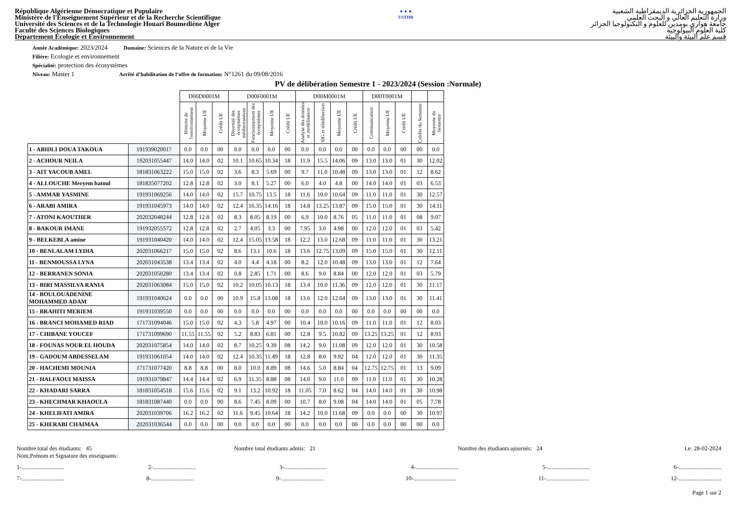République Algérienne Démocratique et Populaire
Ministère de l'Enseignement Supérieur et de la Recherche Scientifique
Université des Sciences et de la Technologie Houari Boumediène Alger
Faculté des Sciences Biologiques
Département Écologie et Environnement
▲▲▲
USTHB
الجمهورية الجزائرية الديمقراطية الشعبية
وزارة التعليم العالي و البحث العلمي
جامعة هواري بومدين للعلوم و التكنولوجيا الجزائر
كلية العلوم البيولوجية
قسم علم البيئة والبيئة
Année Académique: 2023/2024 Domaine: Sciences de la Nature et de la Vie
Filière: Ecologie et environnement
Spécialité: protection des écosystèmes
Niveau: Master 1 Arrêté d’habilitation de l’offre de formation: N°1261 du 09/08/2016
PV de délibération Semestre 1 - 2023/2024 (Session :Normale)
| | | D00D0001M | | | D00F0001M | | | | D00M0001M | | | | D00T0001M | | | | |
| --- | --- | --- | --- | --- | --- | --- | --- | --- | --- | --- | --- | --- | --- | --- | --- | --- | --- |
| | | Histoire de l'environnement | Moyenne UE | Crédit UE | Diversité des écosystèmes méditerranéens | Fonctionnement des écosystèmes | Moyenne UE | Crédit UE | Analyse des données et modélisation | SIG et télédétection | Moyenne UE | Crédit UE | Communication | Moyenne UE | Crédit UE | Crédits du Semestre | Moyenne du Semestre |
| 1 - ABIDLI DOUA TAKOUA | 191939020017 | 0.0 | 0.0 | 00 | 0.0 | 0.0 | 0.0 | 00 | 0.0 | 0.0 | 0.0 | 00 | 0.0 | 0.0 | 00 | 00 | 0.0 |
| 2 - ACHOUR NEILA | 192031055447 | 14.0 | 14.0 | 02 | 10.1 | 10.65 | 10.34 | 18 | 11.9 | 15.5 | 14.06 | 09 | 13.0 | 13.0 | 01 | 30 | 12.02 |
| 3 - AIT YACOUB AMEL | 181831063222 | 15.0 | 15.0 | 02 | 3.6 | 8.3 | 5.69 | 00 | 9.7 | 11.0 | 10.48 | 09 | 13.0 | 13.0 | 01 | 12 | 8.62 |
| 4 - ALLOUCHE Meryem batoul | 181835077202 | 12.8 | 12.8 | 02 | 3.0 | 8.1 | 5.27 | 00 | 6.0 | 4.0 | 4.8 | 00 | 14.0 | 14.0 | 01 | 03 | 6.53 |
| 5 - AMMAR YASMINE | 191931069256 | 14.0 | 14.0 | 02 | 15.7 | 10.75 | 13.5 | 18 | 11.6 | 10.0 | 10.64 | 09 | 11.0 | 11.0 | 01 | 30 | 12.57 |
| 6 - ARABI AMIRA | 191931045973 | 14.0 | 14.0 | 02 | 12.4 | 16.35 | 14.16 | 18 | 14.8 | 13.25 | 13.87 | 09 | 15.0 | 15.0 | 01 | 30 | 14.11 |
| 7 - ATONI KAOUTHER | 202032048244 | 12.8 | 12.8 | 02 | 8.3 | 8.05 | 8.19 | 00 | 6.9 | 10.0 | 8.76 | 05 | 11.0 | 11.0 | 01 | 08 | 9.07 |
| 8 - BAKOUR IMANE | 191932055572 | 12.8 | 12.8 | 02 | 2.7 | 4.05 | 3.3 | 00 | 7.95 | 3.0 | 4.98 | 00 | 12.0 | 12.0 | 01 | 03 | 5.42 |
| 9 - BELKEBLA amine | 191931040420 | 14.0 | 14.0 | 02 | 12.4 | 15.05 | 13.58 | 18 | 12.2 | 13.0 | 12.68 | 09 | 11.0 | 11.0 | 01 | 30 | 13.21 |
| 10 - BENLALAM LYDIA | 202031066217 | 15.0 | 15.0 | 02 | 8.6 | 13.1 | 10.6 | 18 | 13.6 | 12.75 | 13.09 | 09 | 15.0 | 15.0 | 01 | 30 | 12.11 |
| 11 - BENMOUSSA LYNA | 202031043538 | 13.4 | 13.4 | 02 | 4.0 | 4.4 | 4.18 | 00 | 8.2 | 12.0 | 10.48 | 09 | 13.0 | 13.0 | 01 | 12 | 7.64 |
| 12 - BERRANEN SONIA | 202031050280 | 13.4 | 13.4 | 02 | 0.8 | 2.85 | 1.71 | 00 | 8.6 | 9.0 | 8.84 | 00 | 12.0 | 12.0 | 01 | 03 | 5.79 |
| 13 - BIRI MASSILVA RANIA | 202031063084 | 15.0 | 15.0 | 02 | 10.2 | 10.05 | 10.13 | 18 | 13.4 | 10.0 | 11.36 | 09 | 12.0 | 12.0 | 01 | 30 | 11.17 |
| 14 - BOULOUADENINE MOHAMMED ADAM | 191931040624 | 0.0 | 0.0 | 00 | 10.9 | 15.8 | 13.08 | 18 | 13.6 | 12.0 | 12.64 | 09 | 13.0 | 13.0 | 01 | 30 | 11.41 |
| 15 - BRAHITI MERIEM | 191931039550 | 0.0 | 0.0 | 00 | 0.0 | 0.0 | 0.0 | 00 | 0.0 | 0.0 | 0.0 | 00 | 0.0 | 0.0 | 00 | 00 | 0.0 |
| 16 - BRANCI MOHAMED RIAD | 171731094046 | 15.0 | 15.0 | 02 | 4.3 | 5.8 | 4.97 | 00 | 10.4 | 10.0 | 10.16 | 09 | 11.0 | 11.0 | 01 | 12 | 8.03 |
| 17 - CHIBANE YOUCEF | 171731099690 | 11.55 | 11.55 | 02 | 5.2 | 8.83 | 6.81 | 00 | 12.8 | 9.5 | 10.82 | 09 | 13.25 | 13.25 | 01 | 12 | 8.93 |
| 18 - FOUNAS NOUR EL HOUDA | 202031075854 | 14.0 | 14.0 | 02 | 8.7 | 10.25 | 9.39 | 08 | 14.2 | 9.0 | 11.08 | 09 | 12.0 | 12.0 | 01 | 30 | 10.58 |
| 19 - GADOUM ABDESSELAM | 191931061054 | 14.0 | 14.0 | 02 | 12.4 | 10.35 | 11.49 | 18 | 12.8 | 8.0 | 9.92 | 04 | 12.0 | 12.0 | 01 | 30 | 11.35 |
| 20 - HACHEMI MOUNIA | 171731077420 | 8.8 | 8.8 | 00 | 8.0 | 10.0 | 8.89 | 08 | 14.6 | 5.0 | 8.84 | 04 | 12.75 | 12.75 | 01 | 13 | 9.09 |
| 21 - HALFAOUI MAISSA | 191931079847 | 14.4 | 14.4 | 02 | 6.9 | 11.35 | 8.88 | 08 | 14.0 | 9.0 | 11.0 | 09 | 11.0 | 11.0 | 01 | 30 | 10.28 |
| 22 - KHADARI SARRA | 181831054518 | 15.6 | 15.6 | 02 | 9.1 | 13.2 | 10.92 | 18 | 11.05 | 7.0 | 8.62 | 04 | 14.0 | 14.0 | 01 | 30 | 10.98 |
| 23 - KHECHMAR KHAOULA | 181831087440 | 0.0 | 0.0 | 00 | 8.6 | 7.45 | 8.09 | 00 | 10.7 | 8.0 | 9.08 | 04 | 14.0 | 14.0 | 01 | 05 | 7.78 |
| 24 - KHELIFATI AMIRA | 202031039706 | 16.2 | 16.2 | 02 | 11.6 | 9.45 | 10.64 | 18 | 14.2 | 10.0 | 11.68 | 09 | 0.0 | 0.0 | 00 | 30 | 10.97 |
| 25 - KHERABI CHAIMAA | 202031036544 | 0.0 | 0.0 | 00 | 0.0 | 0.0 | 0.0 | 00 | 0.0 | 0.0 | 0.0 | 00 | 0.0 | 0.0 | 00 | 00 | 0.0 |
Nombre total des étudiants: 45 Nombre total étudiants admis: 21 Nombre des étudiants ajournés: 24 Le: 28-02-2024
Nom,Prénom et Signature des enseignants:
1-............................. 2-............................. 3-............................. 4-............................. 5-............................. 6-.............................
7-............................. 8-............................. 9-............................. 10-............................. 11-............................. 12-.............................
Page 1 sur 2